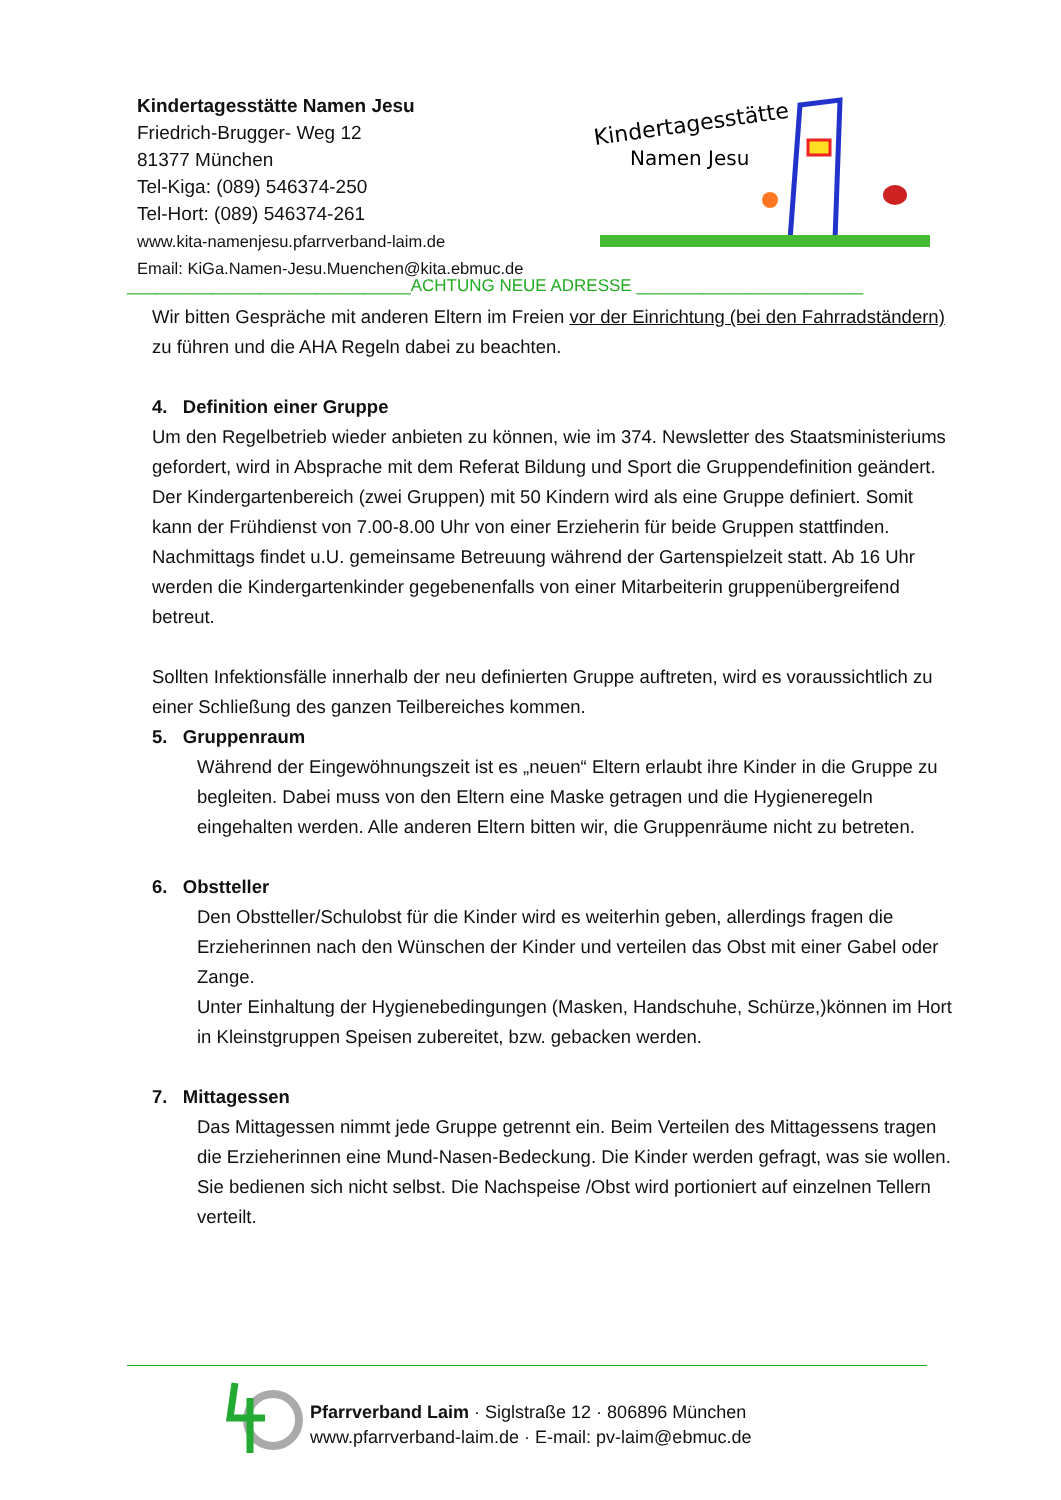Kindertagesstätte Namen Jesu
Friedrich-Brugger- Weg 12
81377 München
Tel-Kiga: (089) 546374-250
Tel-Hort: (089) 546374-261
www.kita-namenjesu.pfarrverband-laim.de
Email: KiGa.Namen-Jesu.Muenchen@kita.ebmuc.de
Kindertagesstätte
Namen Jesu
______________________________ACHTUNG NEUE ADRESSE ________________________
Wir bitten Gespräche mit anderen Eltern im Freien vor der Einrichtung (bei den Fahrradständern) zu führen und die AHA Regeln dabei zu beachten.
4. Definition einer Gruppe
Um den Regelbetrieb wieder anbieten zu können, wie im 374. Newsletter des Staatsministeriums gefordert, wird in Absprache mit dem Referat Bildung und Sport die Gruppendefinition geändert. Der Kindergartenbereich (zwei Gruppen) mit 50 Kindern wird als eine Gruppe definiert. Somit kann der Frühdienst von 7.00-8.00 Uhr von einer Erzieherin für beide Gruppen stattfinden.
Nachmittags findet u.U. gemeinsame Betreuung während der Gartenspielzeit statt. Ab 16 Uhr werden die Kindergartenkinder gegebenenfalls von einer Mitarbeiterin gruppenübergreifend betreut.
Sollten Infektionsfälle innerhalb der neu definierten Gruppe auftreten, wird es voraussichtlich zu einer Schließung des ganzen Teilbereiches kommen.
5. Gruppenraum
Während der Eingewöhnungszeit ist es „neuen“ Eltern erlaubt ihre Kinder in die Gruppe zu begleiten. Dabei muss von den Eltern eine Maske getragen und die Hygieneregeln eingehalten werden. Alle anderen Eltern bitten wir, die Gruppenräume nicht zu betreten.
6. Obstteller
Den Obstteller/Schulobst für die Kinder wird es weiterhin geben, allerdings fragen die Erzieherinnen nach den Wünschen der Kinder und verteilen das Obst mit einer Gabel oder Zange.
Unter Einhaltung der Hygienebedingungen (Masken, Handschuhe, Schürze,)können im Hort in Kleinstgruppen Speisen zubereitet, bzw. gebacken werden.
7. Mittagessen
Das Mittagessen nimmt jede Gruppe getrennt ein. Beim Verteilen des Mittagessens tragen die Erzieherinnen eine Mund-Nasen-Bedeckung. Die Kinder werden gefragt, was sie wollen. Sie bedienen sich nicht selbst. Die Nachspeise /Obst wird portioniert auf einzelnen Tellern verteilt.
Pfarrverband Laim · Siglstraße 12 · 806896 München
www.pfarrverband-laim.de · E-mail: pv-laim@ebmuc.de